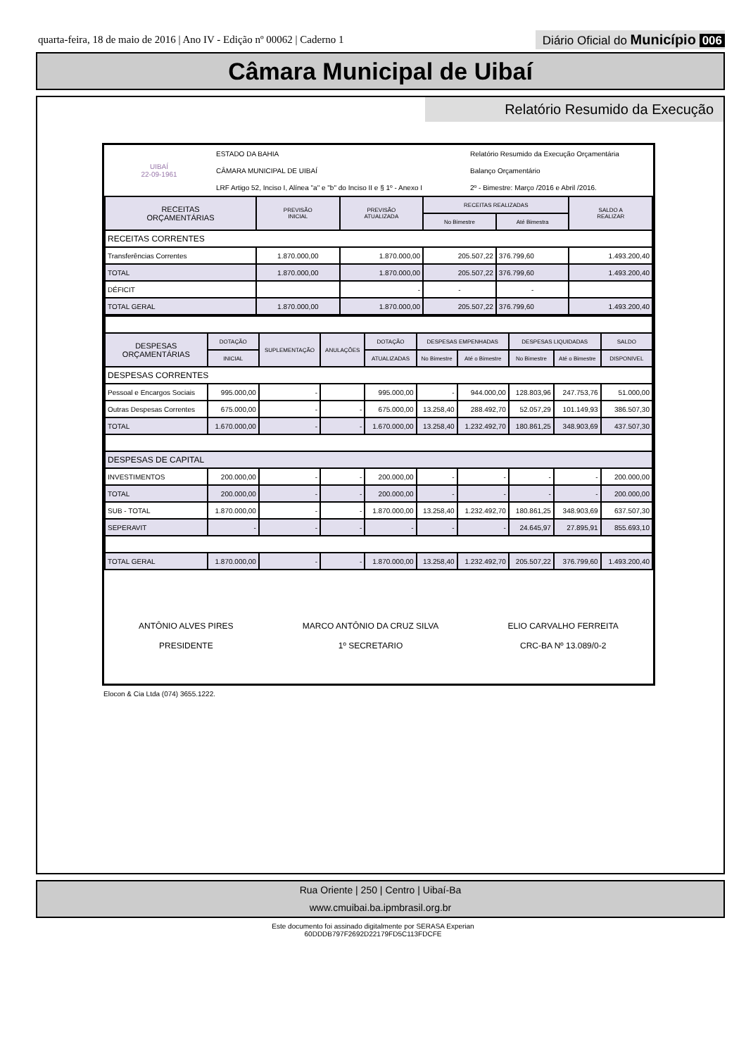quarta-feira, 18 de maio de 2016 | Ano IV - Edição nº 00062 | Caderno 1
Diário Oficial do Município 006
Câmara Municipal de Uibaí
Relatório Resumido da Execução
| UIBAÍ 22-09-1961 | ESTADO DA BAHIA | Relatório Resumido da Execução Orçamentária |
| | CÂMARA MUNICIPAL DE UIBAÍ | Balanço Orçamentário |
| | LRF Artigo 52, Inciso I, Alínea "a" e "b" do Inciso II e § 1º - Anexo I | 2º - Bimestre: Março /2016 e Abril /2016. |
| RECEITAS ORÇAMENTÁRIAS | PREVISÃO INICIAL | PREVISÃO ATUALIZADA | RECEITAS REALIZADAS | | SALDO A REALIZAR |
| | | | No Bimestre | Até Bimestra | |
| RECEITAS CORRENTES | | | | | |
| Transferências Correntes | 1.870.000,00 | 1.870.000,00 | 205.507,22 | 376.799,60 | 1.493.200,40 |
| TOTAL | 1.870.000,00 | 1.870.000,00 | 205.507,22 | 376.799,60 | 1.493.200,40 |
| DÉFICIT | | - | - | - | |
| TOTAL GERAL | 1.870.000,00 | 1.870.000,00 | 205.507,22 | 376.799,60 | 1.493.200,40 |
| DESPESAS ORÇAMENTÁRIAS | DOTAÇÃO | SUPLEMENTAÇÃO | ANULAÇÕES | DOTAÇÃO | DESPESAS EMPENHADAS | | DESPESAS LIQUIDADAS | | SALDO |
| | INICIAL | | | ATUALIZADAS | No Bimestre | Até o Bimestre | No Bimestre | Até o Bimestre | DISPONIVEL |
| DESPESAS CORRENTES | | | | | | | | | |
| Pessoal e Encargos Sociais | 995.000,00 | - | | 995.000,00 | - | 944.000,00 | 128.803,96 | 247.753,76 | 51.000,00 |
| Outras Despesas Correntes | 675.000,00 | - | - | 675.000,00 | 13.258,40 | 288.492,70 | 52.057,29 | 101.149,93 | 386.507,30 |
| TOTAL | 1.670.000,00 | - | - | 1.670.000,00 | 13.258,40 | 1.232.492,70 | 180.861,25 | 348.903,69 | 437.507,30 |
| DESPESAS DE CAPITAL | | | | | | | | | |
| INVESTIMENTOS | 200.000,00 | - | - | 200.000,00 | - | - | - | - | 200.000,00 |
| TOTAL | 200.000,00 | - | - | 200.000,00 | - | - | - | - | 200.000,00 |
| SUB - TOTAL | 1.870.000,00 | - | - | 1.870.000,00 | 13.258,40 | 1.232.492,70 | 180.861,25 | 348.903,69 | 637.507,30 |
| SEPERAVIT | - | - | - | - | - | - | 24.645,97 | 27.895,91 | 855.693,10 |
| TOTAL GERAL | 1.870.000,00 | - | - | 1.870.000,00 | 13.258,40 | 1.232.492,70 | 205.507,22 | 376.799,60 | 1.493.200,40 |
ANTÔNIO ALVES PIRES
PRESIDENTE
MARCO ANTÔNIO DA CRUZ SILVA
1º SECRETARIO
ELIO CARVALHO FERREITA
CRC-BA Nº 13.089/0-2
Elocon & Cia Ltda (074) 3655.1222.
Rua Oriente | 250 | Centro | Uibaí-Ba
www.cmuibai.ba.ipmbrasil.org.br
Este documento foi assinado digitalmente por SERASA Experian
60DDDB797F2692D22179FD5C113FDCFE